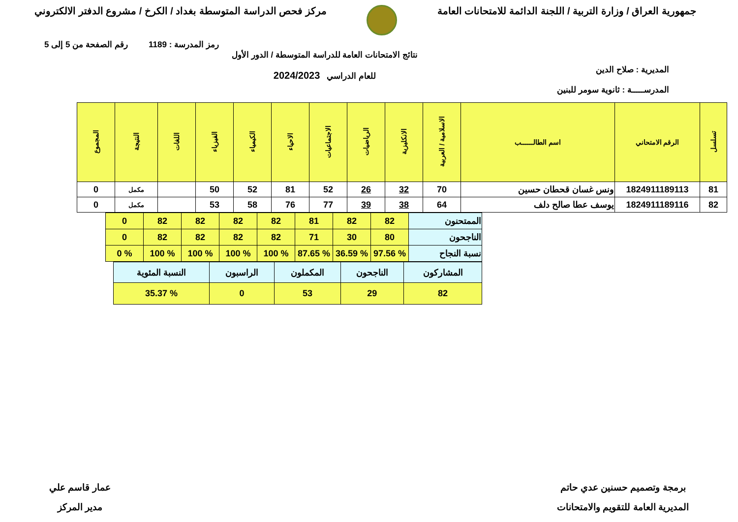جمهورية العراق / وزارة التربية / اللجنة الدائمة للامتحانات العامة
مركز فحص الدراسة المتوسطة بغداد / الكرخ / مشروع الدفتر الالكتروني
رمز المدرسة : 1189 رقم الصفحة من 5 إلى 5
المديرية : صلاح الدين
المدرســـــة : ثانوية سومر للبنين
نتائج الامتحانات العامة للدراسة المتوسطة / الدور الأول
للعام الدراسي 2024/2023
| تسلسل | الرقم الامتحاني | اسم الطالــــــب | الاسلامية / العربية | الانكليزية | الرياضيات | الاجتماعيات | الاحياء | الكيمياء | الفيزياء | اللغات | النتيجة | المجموع |
| --- | --- | --- | --- | --- | --- | --- | --- | --- | --- | --- | --- | --- |
| 81 | 1824911189113 | ونس غسان قحطان حسين | 70 | 32 | 26 | 52 | 81 | 52 | 50 | | مكمل | 0 |
| 82 | 1824911189116 | يوسف عطا صالح دلف | 64 | 38 | 39 | 77 | 76 | 58 | 53 | | مكمل | 0 |
| الممتحنون | 82 | 82 | 81 | 82 | 82 | 82 | 82 | 0 |
| الناجحون | 80 | 30 | 71 | 82 | 82 | 82 | 82 | 0 |
| نسبة النجاح | % 97.56 | % 36.59 | % 87.65 | % 100 | % 100 | % 100 | % 100 | % 0 |
| المشاركون | الناجحون | المكملون | الراسبون | النسبة المئوية |
| 82 | 29 | 53 | 0 | % 35.37 |
برمجة وتصميم حسنين عدي حاتم
المديرية العامة للتقويم والامتحانات
عمار قاسم علي
مدير المركز